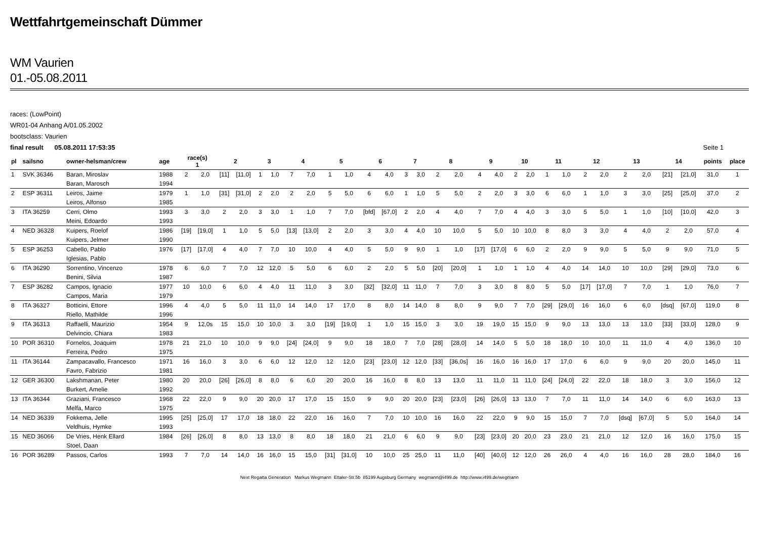Wettfahrtgemeinschaft Dümmer
WM Vaurien
01.-05.08.2011
races: (LowPoint)
WR01-04 Anhang A/01.05.2002
bootsclass: Vaurien
final result 05.08.2011 17:53:35 Seite 1
| pl | sailsno | owner-helsman/crew | age | race(s) 1 | | 2 | | 3 | | 4 | | 5 | | 6 | | 7 | | 8 | | 9 | | 10 | | 11 | | 12 | | 13 | | 14 | | points | place |
| --- | --- | --- | --- | --- | --- | --- | --- | --- | --- | --- | --- | --- | --- | --- | --- | --- | --- | --- | --- | --- | --- | --- | --- | --- | --- | --- | --- | --- | --- | --- | --- | --- | --- |
| 1 | SVK 36346 | Baran, Miroslav | 1988 | 2 | 2,0 | [11] | [11,0] | 1 | 1,0 | 7 | 7,0 | 1 | 1,0 | 4 | 4,0 | 3 | 3,0 | 2 | 2,0 | 4 | 4,0 | 2 | 2,0 | 1 | 1,0 | 2 | 2,0 | 2 | 2,0 | [21] | [21,0] | 31,0 | 1 |
| | | Baran, Marosch | 1994 | | | | | | | | | | | | | | | | | | | | | | | | | | | | | | |
| 2 | ESP 36311 | Leiros, Jaime | 1979 | 1 | 1,0 | [31] | [31,0] | 2 | 2,0 | 2 | 2,0 | 5 | 5,0 | 6 | 6,0 | 1 | 1,0 | 5 | 5,0 | 2 | 2,0 | 3 | 3,0 | 6 | 6,0 | 1 | 1,0 | 3 | 3,0 | [25] | [25,0] | 37,0 | 2 |
| | | Leiros, Alfonso | 1985 | | | | | | | | | | | | | | | | | | | | | | | | | | | | | | |
| 3 | ITA 36259 | Cerri, Olmo | 1993 | 3 | 3,0 | 2 | 2,0 | 3 | 3,0 | 1 | 1,0 | 7 | 7,0 | [bfd] | [67,0] | 2 | 2,0 | 4 | 4,0 | 7 | 7,0 | 4 | 4,0 | 3 | 3,0 | 5 | 5,0 | 1 | 1,0 | [10] | [10,0] | 42,0 | 3 |
| | | Meini, Edoardo | 1993 | | | | | | | | | | | | | | | | | | | | | | | | | | | | | | |
| 4 | NED 36328 | Kuipers, Roelof | 1986 | [19] | [19,0] | 1 | 1,0 | 5 | 5,0 | [13] | [13,0] | 2 | 2,0 | 3 | 3,0 | 4 | 4,0 | 10 | 10,0 | 5 | 5,0 | 10 | 10,0 | 8 | 8,0 | 3 | 3,0 | 4 | 4,0 | 2 | 2,0 | 57,0 | 4 |
| | | Kuipers, Jelmer | 1990 | | | | | | | | | | | | | | | | | | | | | | | | | | | | | | |
| 5 | ESP 36253 | Cabello, Pablo | 1976 | [17] | [17,0] | 4 | 4,0 | 7 | 7,0 | 10 | 10,0 | 4 | 4,0 | 5 | 5,0 | 9 | 9,0 | 1 | 1,0 | [17] | [17,0] | 6 | 6,0 | 2 | 2,0 | 9 | 9,0 | 5 | 5,0 | 9 | 9,0 | 71,0 | 5 |
| | | Iglesias, Pablo | | | | | | | | | | | | | | | | | | | | | | | | | | | | | | | |
| 6 | ITA 36290 | Sorrentino, Vincenzo | 1978 | 6 | 6,0 | 7 | 7,0 | 12 | 12,0 | 5 | 5,0 | 6 | 6,0 | 2 | 2,0 | 5 | 5,0 | [20] | [20,0] | 1 | 1,0 | 1 | 1,0 | 4 | 4,0 | 14 | 14,0 | 10 | 10,0 | [29] | [29,0] | 73,0 | 6 |
| | | Benini, Silvia | 1987 | | | | | | | | | | | | | | | | | | | | | | | | | | | | | | |
| 7 | ESP 36282 | Campos, Ignacio | 1977 | 10 | 10,0 | 6 | 6,0 | 4 | 4,0 | 11 | 11,0 | 3 | 3,0 | [32] | [32,0] | 11 | 11,0 | 7 | 7,0 | 3 | 3,0 | 8 | 8,0 | 5 | 5,0 | [17] | [17,0] | 7 | 7,0 | 1 | 1,0 | 76,0 | 7 |
| | | Campos, Maria | 1979 | | | | | | | | | | | | | | | | | | | | | | | | | | | | | | |
| 8 | ITA 36327 | Botticini, Ettore | 1996 | 4 | 4,0 | 5 | 5,0 | 11 | 11,0 | 14 | 14,0 | 17 | 17,0 | 8 | 8,0 | 14 | 14,0 | 8 | 8,0 | 9 | 9,0 | 7 | 7,0 | [29] | [29,0] | 16 | 16,0 | 6 | 6,0 | [dsq] | [67,0] | 119,0 | 8 |
| | | Riello, Mathilde | 1996 | | | | | | | | | | | | | | | | | | | | | | | | | | | | | | |
| 9 | ITA 36313 | Raffaelli, Maurizio | 1954 | 9 | 12,0s | 15 | 15,0 | 10 | 10,0 | 3 | 3,0 | [19] | [19,0] | 1 | 1,0 | 15 | 15,0 | 3 | 3,0 | 19 | 19,0 | 15 | 15,0 | 9 | 9,0 | 13 | 13,0 | 13 | 13,0 | [33] | [33,0] | 128,0 | 9 |
| | | Delvincio, Chiara | 1983 | | | | | | | | | | | | | | | | | | | | | | | | | | | | | | |
| 10 | POR 36310 | Fornelos, Joaquim | 1978 | 21 | 21,0 | 10 | 10,0 | 9 | 9,0 | [24] | [24,0] | 9 | 9,0 | 18 | 18,0 | 7 | 7,0 | [28] | [28,0] | 14 | 14,0 | 5 | 5,0 | 18 | 18,0 | 10 | 10,0 | 11 | 11,0 | 4 | 4,0 | 136,0 | 10 |
| | | Ferreira, Pedro | 1975 | | | | | | | | | | | | | | | | | | | | | | | | | | | | | | |
| 11 | ITA 36144 | Zampacavallo, Francesco | 1971 | 16 | 16,0 | 3 | 3,0 | 6 | 6,0 | 12 | 12,0 | 12 | 12,0 | [23] | [23,0] | 12 | 12,0 | [33] | [36,0s] | 16 | 16,0 | 16 | 16,0 | 17 | 17,0 | 6 | 6,0 | 9 | 9,0 | 20 | 20,0 | 145,0 | 11 |
| | | Favro, Fabrizio | 1981 | | | | | | | | | | | | | | | | | | | | | | | | | | | | | | |
| 12 | GER 36300 | Lakshmanan, Peter | 1980 | 20 | 20,0 | [26] | [26,0] | 8 | 8,0 | 6 | 6,0 | 20 | 20,0 | 16 | 16,0 | 8 | 8,0 | 13 | 13,0 | 11 | 11,0 | 11 | 11,0 | [24] | [24,0] | 22 | 22,0 | 18 | 18,0 | 3 | 3,0 | 156,0 | 12 |
| | | Burkert, Amelie | 1992 | | | | | | | | | | | | | | | | | | | | | | | | | | | | | | |
| 13 | ITA 36344 | Graziani, Francesco | 1968 | 22 | 22,0 | 9 | 9,0 | 20 | 20,0 | 17 | 17,0 | 15 | 15,0 | 9 | 9,0 | 20 | 20,0 | [23] | [23,0] | [26] | [26,0] | 13 | 13,0 | 7 | 7,0 | 11 | 11,0 | 14 | 14,0 | 6 | 6,0 | 163,0 | 13 |
| | | Melfa, Marco | 1975 | | | | | | | | | | | | | | | | | | | | | | | | | | | | | | |
| 14 | NED 36339 | Fokkema, Jelle | 1995 | [25] | [25,0] | 17 | 17,0 | 18 | 18,0 | 22 | 22,0 | 16 | 16,0 | 7 | 7,0 | 10 | 10,0 | 16 | 16,0 | 22 | 22,0 | 9 | 9,0 | 15 | 15,0 | 7 | 7,0 | [dsq] | [67,0] | 5 | 5,0 | 164,0 | 14 |
| | | Veldhuis, Hymke | 1993 | | | | | | | | | | | | | | | | | | | | | | | | | | | | | | |
| 15 | NED 36066 | De Vries, Henk Ellard | 1984 | [26] | [26,0] | 8 | 8,0 | 13 | 13,0 | 8 | 8,0 | 18 | 18,0 | 21 | 21,0 | 6 | 6,0 | 9 | 9,0 | [23] | [23,0] | 20 | 20,0 | 23 | 23,0 | 21 | 21,0 | 12 | 12,0 | 16 | 16,0 | 175,0 | 15 |
| | | Stoel, Daan | | | | | | | | | | | | | | | | | | | | | | | | | | | | | | | |
| 16 | POR 36289 | Passos, Carlos | 1993 | 7 | 7,0 | 14 | 14,0 | 16 | 16,0 | 15 | 15,0 | [31] | [31,0] | 10 | 10,0 | 25 | 25,0 | 11 | 11,0 | [40] | [40,0] | 12 | 12,0 | 26 | 26,0 | 4 | 4,0 | 16 | 16,0 | 28 | 28,0 | 184,0 | 16 |
Next Regatta Generation Markus Wegmann Ettaler-Str.5b 85199 Augsburg Germany wegmann@i499.de http://www.i499.de/wegmann